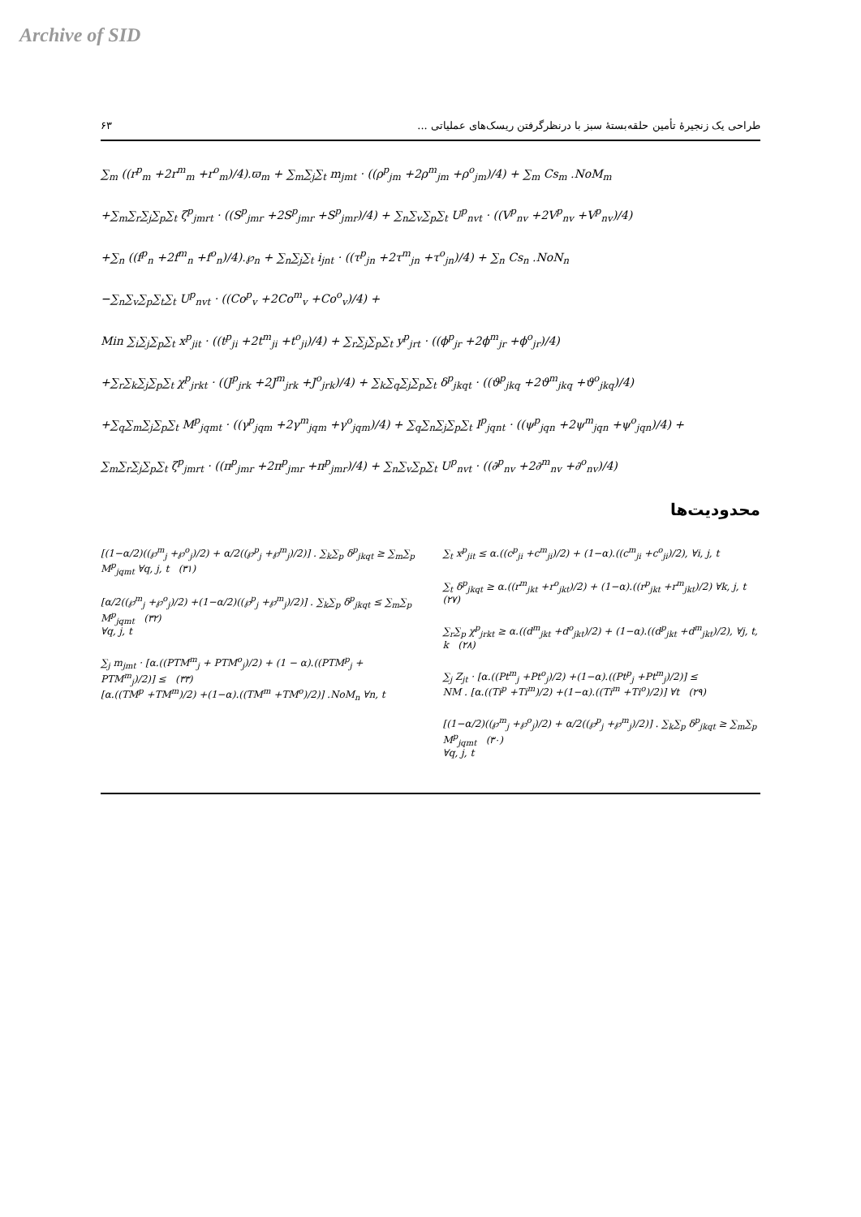Archive of SID
۶۳ طراحی یک زنجیرهٔ تأمین حلقه‌بستهٔ سبز با درنظرگرفتن ریسک‌های عملیاتی ...
∑<sub>m</sub> ((r<sup>p</sup><sub>m</sub> +2r<sup>m</sup><sub>m</sub> +r<sup>o</sup><sub>m</sub>)/4).ϖ<sub>m</sub> + ∑<sub>m</sub>∑<sub>j</sub>∑<sub>t</sub> m<sub>jmt</sub> · ((ρ<sup>p</sup><sub>jm</sub> +2ρ<sup>m</sup><sub>jm</sub> +ρ<sup>o</sup><sub>jm</sub>)/4) + ∑<sub>m</sub> Cs<sub>m</sub> .NoM<sub>m</sub>
+∑<sub>m</sub>∑<sub>r</sub>∑<sub>j</sub>∑<sub>p</sub>∑<sub>t</sub> ζ<sup>p</sup><sub>jmrt</sub> · ((S<sup>p</sup><sub>jmr</sub> +2S<sup>p</sup><sub>jmr</sub> +S<sup>p</sup><sub>jmr</sub>)/4) + ∑<sub>n</sub>∑<sub>v</sub>∑<sub>p</sub>∑<sub>t</sub> U<sup>p</sup><sub>nvt</sub> · ((V<sup>p</sup><sub>nv</sub> +2V<sup>p</sup><sub>nv</sub> +V<sup>p</sup><sub>nv</sub>)/4)
+∑<sub>n</sub> ((f<sup>p</sup><sub>n</sub> +2f<sup>m</sup><sub>n</sub> +f<sup>o</sup><sub>n</sub>)/4).℘<sub>n</sub> + ∑<sub>n</sub>∑<sub>j</sub>∑<sub>t</sub> i<sub>jnt</sub> · ((τ<sup>p</sup><sub>jn</sub> +2τ<sup>m</sup><sub>jn</sub> +τ<sup>o</sup><sub>jn</sub>)/4) + ∑<sub>n</sub> Cs<sub>n</sub> .NoN<sub>n</sub>
−∑<sub>n</sub>∑<sub>v</sub>∑<sub>p</sub>∑<sub>t</sub>∑<sub>t</sub> U<sup>p</sup><sub>nvt</sub> · ((Co<sup>p</sup><sub>v</sub> +2Co<sup>m</sup><sub>v</sub> +Co<sup>o</sup><sub>v</sub>)/4) +
Min ∑<sub>i</sub>∑<sub>j</sub>∑<sub>p</sub>∑<sub>t</sub> x<sup>p</sup><sub>jit</sub> · ((t<sup>p</sup><sub>ji</sub> +2t<sup>m</sup><sub>ji</sub> +t<sup>o</sup><sub>ji</sub>)/4) + ∑<sub>r</sub>∑<sub>j</sub>∑<sub>p</sub>∑<sub>t</sub> y<sup>p</sup><sub>jrt</sub> · ((ϕ<sup>p</sup><sub>jr</sub> +2ϕ<sup>m</sup><sub>jr</sub> +ϕ<sup>o</sup><sub>jr</sub>)/4)
+∑<sub>r</sub>∑<sub>k</sub>∑<sub>j</sub>∑<sub>p</sub>∑<sub>t</sub> χ<sup>p</sup><sub>jrkt</sub> · ((J<sup>p</sup><sub>jrk</sub> +2J<sup>m</sup><sub>jrk</sub> +J<sup>o</sup><sub>jrk</sub>)/4) + ∑<sub>k</sub>∑<sub>q</sub>∑<sub>j</sub>∑<sub>p</sub>∑<sub>t</sub> δ<sup>p</sup><sub>jkqt</sub> · ((ϑ<sup>p</sup><sub>jkq</sub> +2ϑ<sup>m</sup><sub>jkq</sub> +ϑ<sup>o</sup><sub>jkq</sub>)/4)
+∑<sub>q</sub>∑<sub>m</sub>∑<sub>j</sub>∑<sub>p</sub>∑<sub>t</sub> M<sup>p</sup><sub>jqmt</sub> · ((γ<sup>p</sup><sub>jqm</sub> +2γ<sup>m</sup><sub>jqm</sub> +γ<sup>o</sup><sub>jqm</sub>)/4) + ∑<sub>q</sub>∑<sub>n</sub>∑<sub>j</sub>∑<sub>p</sub>∑<sub>t</sub> I<sup>p</sup><sub>jqnt</sub> · ((ψ<sup>p</sup><sub>jqn</sub> +2ψ<sup>m</sup><sub>jqn</sub> +ψ<sup>o</sup><sub>jqn</sub>)/4) +
∑<sub>m</sub>∑<sub>r</sub>∑<sub>j</sub>∑<sub>p</sub>∑<sub>t</sub> ζ<sup>p</sup><sub>jmrt</sub> · ((π<sup>p</sup><sub>jmr</sub> +2π<sup>p</sup><sub>jmr</sub> +π<sup>p</sup><sub>jmr</sub>)/4) + ∑<sub>n</sub>∑<sub>v</sub>∑<sub>p</sub>∑<sub>t</sub> U<sup>p</sup><sub>nvt</sub> · ((∂<sup>p</sup><sub>nv</sub> +2∂<sup>m</sup><sub>nv</sub> +∂<sup>o</sup><sub>nv</sub>)/4)
محدودیت‌ها
∑<sub>t</sub> x<sup>p</sup><sub>jit</sub> ≤ α.((c<sup>p</sup><sub>ji</sub> +c<sup>m</sup><sub>ji</sub>)/2) + (1−α).((c<sup>m</sup><sub>ji</sub> +c<sup>o</sup><sub>ji</sub>)/2), ∀i, j, t
∑<sub>t</sub> δ<sup>p</sup><sub>jkqt</sub> ≥ α.((r<sup>m</sup><sub>jkt</sub> +r<sup>o</sup><sub>jkt</sub>)/2) + (1−α).((r<sup>p</sup><sub>jkt</sub> +r<sup>m</sup><sub>jkt</sub>)/2) ∀k, j, t (۲۷)
∑<sub>r</sub>∑<sub>p</sub> χ<sup>p</sup><sub>jrkt</sub> ≥ α.((d<sup>m</sup><sub>jkt</sub> +d<sup>o</sup><sub>jkt</sub>)/2) + (1−α).((d<sup>p</sup><sub>jkt</sub> +d<sup>m</sup><sub>jkt</sub>)/2), ∀j, t, k (۲۸)
∑<sub>j</sub> Z<sub>jt</sub> · [α.((Pt<sup>m</sup><sub>j</sub> +Pt<sup>o</sup><sub>j</sub>)/2) +(1−α).((Pt<sup>p</sup><sub>j</sub> +Pt<sup>m</sup><sub>j</sub>)/2)] ≤
NM . [α.((Ti<sup>p</sup> +Ti<sup>m</sup>)/2) +(1−α).((Ti<sup>m</sup> +Ti<sup>o</sup>)/2)] ∀t (۲۹)
[(1−α/2)((℘<sup>m</sup><sub>j</sub> +℘<sup>o</sup><sub>j</sub>)/2) + α/2((℘<sup>p</sup><sub>j</sub> +℘<sup>m</sup><sub>j</sub>)/2)] . ∑<sub>k</sub>∑<sub>p</sub> δ<sup>p</sup><sub>jkqt</sub> ≥ ∑<sub>m</sub>∑<sub>p</sub> M<sup>p</sup><sub>jqmt</sub> (۳۰)
∀q, j, t
[(1−α/2)((℘<sup>m</sup><sub>j</sub> +℘<sup>o</sup><sub>j</sub>)/2) + α/2((℘<sup>p</sup><sub>j</sub> +℘<sup>m</sup><sub>j</sub>)/2)] . ∑<sub>k</sub>∑<sub>p</sub> δ<sup>p</sup><sub>jkqt</sub> ≥ ∑<sub>m</sub>∑<sub>p</sub> M<sup>p</sup><sub>jqmt</sub> ∀q, j, t (۳۱)
[α/2((℘<sup>m</sup><sub>j</sub> +℘<sup>o</sup><sub>j</sub>)/2) +(1−α/2)((℘<sup>p</sup><sub>j</sub> +℘<sup>m</sup><sub>j</sub>)/2)] . ∑<sub>k</sub>∑<sub>p</sub> δ<sup>p</sup><sub>jkqt</sub> ≤ ∑<sub>m</sub>∑<sub>p</sub> M<sup>p</sup><sub>jqmt</sub> (۳۲)
∀q, j, t
∑<sub>j</sub> m<sub>jmt</sub> · [α.((PTM<sup>m</sup><sub>j</sub> + PTM<sup>o</sup><sub>j</sub>)/2) + (1 − α).((PTM<sup>p</sup><sub>j</sub> + PTM<sup>m</sup><sub>j</sub>)/2)] ≤ (۳۳)
[α.((TM<sup>p</sup> +TM<sup>m</sup>)/2) +(1−α).((TM<sup>m</sup> +TM<sup>o</sup>)/2)] .NoM<sub>n</sub> ∀n, t